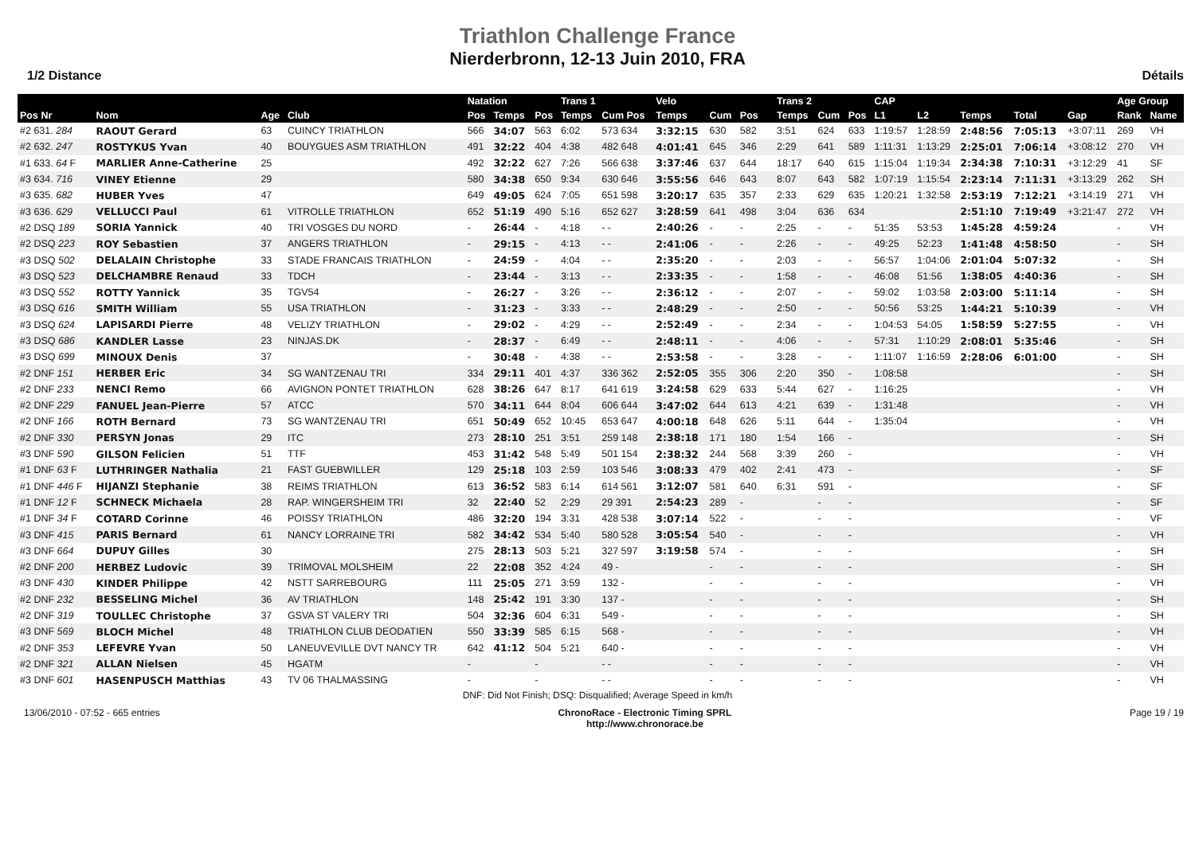Triathlon Challenge France
Nierderbronn, 12-13 Juin 2010, FRA
1/2 Distance Détails
| | | | | | Natation | | | Trans 1 | | Velo | | | | | Trans 2 | | | CAP | | | | | Age Group | |
| --- | --- | --- | --- | --- | --- | --- | --- | --- | --- | --- | --- | --- | --- | --- | --- | --- | --- | --- | --- | --- | --- | --- | --- | --- |
| Pos Nr | Nom | Age | Club | | Pos | Temps | Pos | Temps | Cum Pos | Temps | Cum | Pos | | | Temps | Cum | Pos | L1 | L2 | Temps | Total | Gap | Rank | Name |
| #2 631. 284 | RAOUT Gerard | 63 | CUINCY TRIATHLON | | 566 | 34:07 | 563 | 6:02 | 573 634 | 3:32:15 | 630 | 582 | | | 3:51 | 624 | 633 | 1:19:57 | 1:28:59 | 2:48:56 | 7:05:13 | +3:07:11 | 269 | VH |
| #2 632. 247 | ROSTYKUS Yvan | 40 | BOUYGUES ASM TRIATHLON | | 491 | 32:22 | 404 | 4:38 | 482 648 | 4:01:41 | 645 | 346 | | | 2:29 | 641 | 589 | 1:11:31 | 1:13:29 | 2:25:01 | 7:06:14 | +3:08:12 | 270 | VH |
| #1 633. 64 F | MARLIER Anne-Catherine | 25 | | | 492 | 32:22 | 627 | 7:26 | 566 638 | 3:37:46 | 637 | 644 | | | 18:17 | 640 | 615 | 1:15:04 | 1:19:34 | 2:34:38 | 7:10:31 | +3:12:29 | 41 | SF |
| #3 634. 716 | VINEY Etienne | 29 | | | 580 | 34:38 | 650 | 9:34 | 630 646 | 3:55:56 | 646 | 643 | | | 8:07 | 643 | 582 | 1:07:19 | 1:15:54 | 2:23:14 | 7:11:31 | +3:13:29 | 262 | SH |
| #3 635. 682 | HUBER Yves | 47 | | | 649 | 49:05 | 624 | 7:05 | 651 598 | 3:20:17 | 635 | 357 | | | 2:33 | 629 | 635 | 1:20:21 | 1:32:58 | 2:53:19 | 7:12:21 | +3:14:19 | 271 | VH |
| #3 636. 629 | VELLUCCI Paul | 61 | VITROLLE TRIATHLON | | 652 | 51:19 | 490 | 5:16 | 652 627 | 3:28:59 | 641 | 498 | | | 3:04 | 636 | 634 | | | 2:51:10 | 7:19:49 | +3:21:47 | 272 | VH |
| #2 DSQ 189 | SORIA Yannick | 40 | TRI VOSGES DU NORD | | - | 26:44 | - | 4:18 | - - | 2:40:26 | - | - | | | 2:25 | - | - | 51:35 | 53:53 | 1:45:28 | 4:59:24 | | - | VH |
| #2 DSQ 223 | ROY Sebastien | 37 | ANGERS TRIATHLON | | - | 29:15 | - | 4:13 | - - | 2:41:06 | - | - | | | 2:26 | - | - | 49:25 | 52:23 | 1:41:48 | 4:58:50 | | - | SH |
| #3 DSQ 502 | DELALAIN Christophe | 33 | STADE FRANCAIS TRIATHLON | | - | 24:59 | - | 4:04 | - - | 2:35:20 | - | - | | | 2:03 | - | - | 56:57 | 1:04:06 | 2:01:04 | 5:07:32 | | - | SH |
| #3 DSQ 523 | DELCHAMBRE Renaud | 33 | TDCH | | - | 23:44 | - | 3:13 | - - | 2:33:35 | - | - | | | 1:58 | - | - | 46:08 | 51:56 | 1:38:05 | 4:40:36 | | - | SH |
| #3 DSQ 552 | ROTTY Yannick | 35 | TGV54 | | - | 26:27 | - | 3:26 | - - | 2:36:12 | - | - | | | 2:07 | - | - | 59:02 | 1:03:58 | 2:03:00 | 5:11:14 | | - | SH |
| #3 DSQ 616 | SMITH William | 55 | USA TRIATHLON | | - | 31:23 | - | 3:33 | - - | 2:48:29 | - | - | | | 2:50 | - | - | 50:56 | 53:25 | 1:44:21 | 5:10:39 | | - | VH |
| #3 DSQ 624 | LAPISARDI Pierre | 48 | VELIZY TRIATHLON | | - | 29:02 | - | 4:29 | - - | 2:52:49 | - | - | | | 2:34 | - | - | 1:04:53 | 54:05 | 1:58:59 | 5:27:55 | | - | VH |
| #3 DSQ 686 | KANDLER Lasse | 23 | NINJAS.DK | | - | 28:37 | - | 6:49 | - - | 2:48:11 | - | - | | | 4:06 | - | - | 57:31 | 1:10:29 | 2:08:01 | 5:35:46 | | - | SH |
| #3 DSQ 699 | MINOUX Denis | 37 | | | - | 30:48 | - | 4:38 | - - | 2:53:58 | - | - | | | 3:28 | - | - | 1:11:07 | 1:16:59 | 2:28:06 | 6:01:00 | | - | SH |
| #2 DNF 151 | HERBER Eric | 34 | SG WANTZENAU TRI | | 334 | 29:11 | 401 | 4:37 | 336 362 | 2:52:05 | 355 | 306 | | | 2:20 | 350 | - | 1:08:58 | | | | | - | SH |
| #2 DNF 233 | NENCI Remo | 66 | AVIGNON PONTET TRIATHLON | | 628 | 38:26 | 647 | 8:17 | 641 619 | 3:24:58 | 629 | 633 | | | 5:44 | 627 | - | 1:16:25 | | | | | - | VH |
| #2 DNF 229 | FANUEL Jean-Pierre | 57 | ATCC | | 570 | 34:11 | 644 | 8:04 | 606 644 | 3:47:02 | 644 | 613 | | | 4:21 | 639 | - | 1:31:48 | | | | | - | VH |
| #2 DNF 166 | ROTH Bernard | 73 | SG WANTZENAU TRI | | 651 | 50:49 | 652 | 10:45 | 653 647 | 4:00:18 | 648 | 626 | | | 5:11 | 644 | - | 1:35:04 | | | | | - | VH |
| #2 DNF 330 | PERSYN Jonas | 29 | ITC | | 273 | 28:10 | 251 | 3:51 | 259 148 | 2:38:18 | 171 | 180 | | | 1:54 | 166 | - | | | | | | - | SH |
| #3 DNF 590 | GILSON Felicien | 51 | TTF | | 453 | 31:42 | 548 | 5:49 | 501 154 | 2:38:32 | 244 | 568 | | | 3:39 | 260 | - | | | | | | - | VH |
| #1 DNF 63 F | LUTHRINGER Nathalia | 21 | FAST GUEBWILLER | | 129 | 25:18 | 103 | 2:59 | 103 546 | 3:08:33 | 479 | 402 | | | 2:41 | 473 | - | | | | | | - | SF |
| #1 DNF 446 F | HIJANZI Stephanie | 38 | REIMS TRIATHLON | | 613 | 36:52 | 583 | 6:14 | 614 561 | 3:12:07 | 581 | 640 | | | 6:31 | 591 | - | | | | | | - | SF |
| #1 DNF 12 F | SCHNECK Michaela | 28 | RAP. WINGERSHEIM TRI | | 32 | 22:40 | 52 | 2:29 | 29 391 | 2:54:23 | 289 | - | | | | - | - | | | | | | - | SF |
| #1 DNF 34 F | COTARD Corinne | 46 | POISSY TRIATHLON | | 486 | 32:20 | 194 | 3:31 | 428 538 | 3:07:14 | 522 | - | | | | - | - | | | | | | - | VF |
| #3 DNF 415 | PARIS Bernard | 61 | NANCY LORRAINE TRI | | 582 | 34:42 | 534 | 5:40 | 580 528 | 3:05:54 | 540 | - | | | | - | - | | | | | | - | VH |
| #3 DNF 664 | DUPUY Gilles | 30 | | | 275 | 28:13 | 503 | 5:21 | 327 597 | 3:19:58 | 574 | - | | | | - | - | | | | | | - | SH |
| #2 DNF 200 | HERBEZ Ludovic | 39 | TRIMOVAL MOLSHEIM | | 22 | 22:08 | 352 | 4:24 | 49 - | | - | - | | | | - | - | | | | | | - | SH |
| #3 DNF 430 | KINDER Philippe | 42 | NSTT SARREBOURG | | 111 | 25:05 | 271 | 3:59 | 132 - | | - | - | | | | - | - | | | | | | - | VH |
| #2 DNF 232 | BESSELING Michel | 36 | AV TRIATHLON | | 148 | 25:42 | 191 | 3:30 | 137 - | | - | - | | | | - | - | | | | | | - | SH |
| #2 DNF 319 | TOULLEC Christophe | 37 | GSVA ST VALERY TRI | | 504 | 32:36 | 604 | 6:31 | 549 - | | - | - | | | | - | - | | | | | | - | SH |
| #3 DNF 569 | BLOCH Michel | 48 | TRIATHLON CLUB DEODATIEN | | 550 | 33:39 | 585 | 6:15 | 568 - | | - | - | | | | - | - | | | | | | - | VH |
| #2 DNF 353 | LEFEVRE Yvan | 50 | LANEUVEVILLE DVT NANCY TR | | 642 | 41:12 | 504 | 5:21 | 640 - | | - | - | | | | - | - | | | | | | - | VH |
| #2 DNF 321 | ALLAN Nielsen | 45 | HGATM | | - | | - | | - - | | - | - | | | | - | - | | | | | | - | VH |
| #3 DNF 601 | HASENPUSCH Matthias | 43 | TV 06 THALMASSING | | - | | - | | - - | | - | - | | | | - | - | | | | | | - | VH |
DNF: Did Not Finish; DSQ: Disqualified; Average Speed in km/h
13/06/2010 - 07:52 - 665 entries ChronoRace - Electronic Timing SPRL
http://www.chronorace.be Page 19 / 19